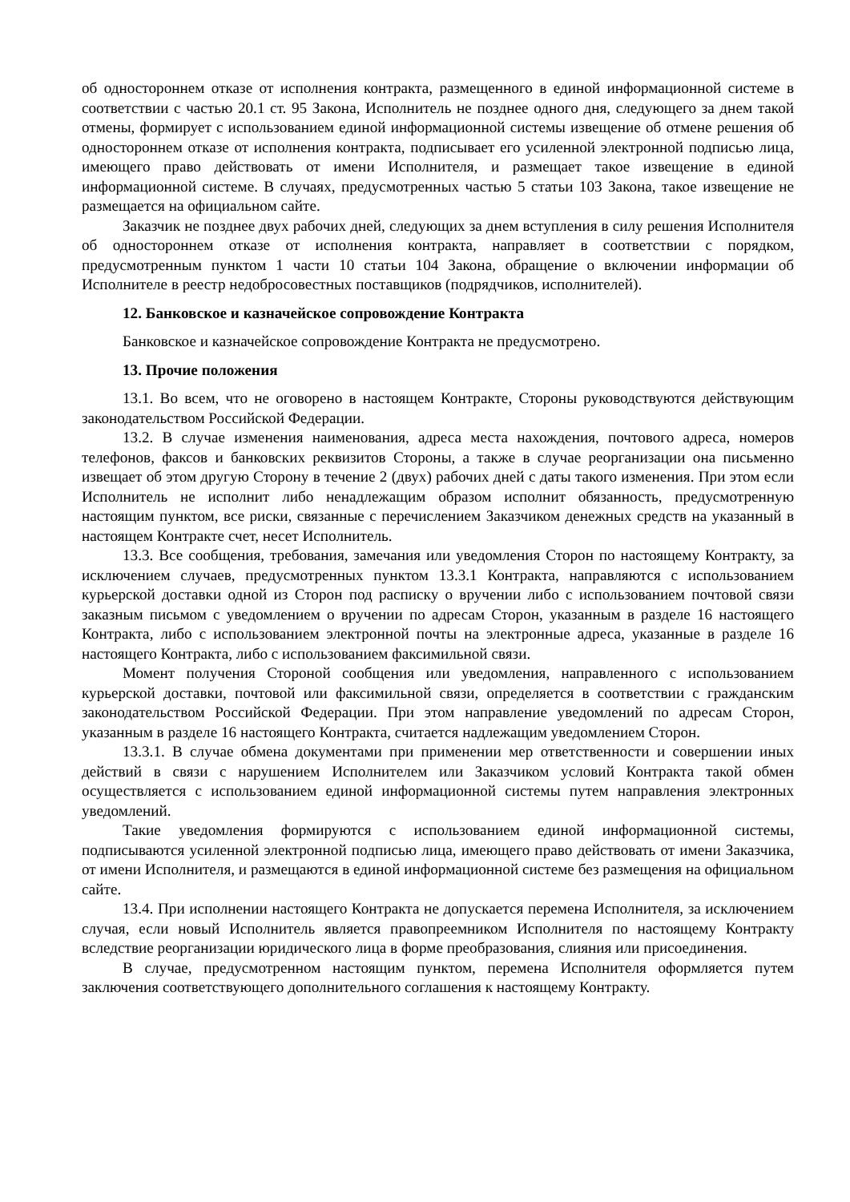об одностороннем отказе от исполнения контракта, размещенного в единой информационной системе в соответствии с частью 20.1 ст. 95 Закона, Исполнитель не позднее одного дня, следующего за днем такой отмены, формирует с использованием единой информационной системы извещение об отмене решения об одностороннем отказе от исполнения контракта, подписывает его усиленной электронной подписью лица, имеющего право действовать от имени Исполнителя, и размещает такое извещение в единой информационной системе. В случаях, предусмотренных частью 5 статьи 103 Закона, такое извещение не размещается на официальном сайте.
Заказчик не позднее двух рабочих дней, следующих за днем вступления в силу решения Исполнителя об одностороннем отказе от исполнения контракта, направляет в соответствии с порядком, предусмотренным пунктом 1 части 10 статьи 104 Закона, обращение о включении информации об Исполнителе в реестр недобросовестных поставщиков (подрядчиков, исполнителей).
12. Банковское и казначейское сопровождение Контракта
Банковское и казначейское сопровождение Контракта не предусмотрено.
13. Прочие положения
13.1. Во всем, что не оговорено в настоящем Контракте, Стороны руководствуются действующим законодательством Российской Федерации.
13.2. В случае изменения наименования, адреса места нахождения, почтового адреса, номеров телефонов, факсов и банковских реквизитов Стороны, а также в случае реорганизации она письменно извещает об этом другую Сторону в течение 2 (двух) рабочих дней с даты такого изменения. При этом если Исполнитель не исполнит либо ненадлежащим образом исполнит обязанность, предусмотренную настоящим пунктом, все риски, связанные с перечислением Заказчиком денежных средств на указанный в настоящем Контракте счет, несет Исполнитель.
13.3. Все сообщения, требования, замечания или уведомления Сторон по настоящему Контракту, за исключением случаев, предусмотренных пунктом 13.3.1 Контракта, направляются с использованием курьерской доставки одной из Сторон под расписку о вручении либо с использованием почтовой связи заказным письмом с уведомлением о вручении по адресам Сторон, указанным в разделе 16 настоящего Контракта, либо с использованием электронной почты на электронные адреса, указанные в разделе 16 настоящего Контракта, либо с использованием факсимильной связи.
Момент получения Стороной сообщения или уведомления, направленного с использованием курьерской доставки, почтовой или факсимильной связи, определяется в соответствии с гражданским законодательством Российской Федерации. При этом направление уведомлений по адресам Сторон, указанным в разделе 16 настоящего Контракта, считается надлежащим уведомлением Сторон.
13.3.1. В случае обмена документами при применении мер ответственности и совершении иных действий в связи с нарушением Исполнителем или Заказчиком условий Контракта такой обмен осуществляется с использованием единой информационной системы путем направления электронных уведомлений.
Такие уведомления формируются с использованием единой информационной системы, подписываются усиленной электронной подписью лица, имеющего право действовать от имени Заказчика, от имени Исполнителя, и размещаются в единой информационной системе без размещения на официальном сайте.
13.4. При исполнении настоящего Контракта не допускается перемена Исполнителя, за исключением случая, если новый Исполнитель является правопреемником Исполнителя по настоящему Контракту вследствие реорганизации юридического лица в форме преобразования, слияния или присоединения.
В случае, предусмотренном настоящим пунктом, перемена Исполнителя оформляется путем заключения соответствующего дополнительного соглашения к настоящему Контракту.